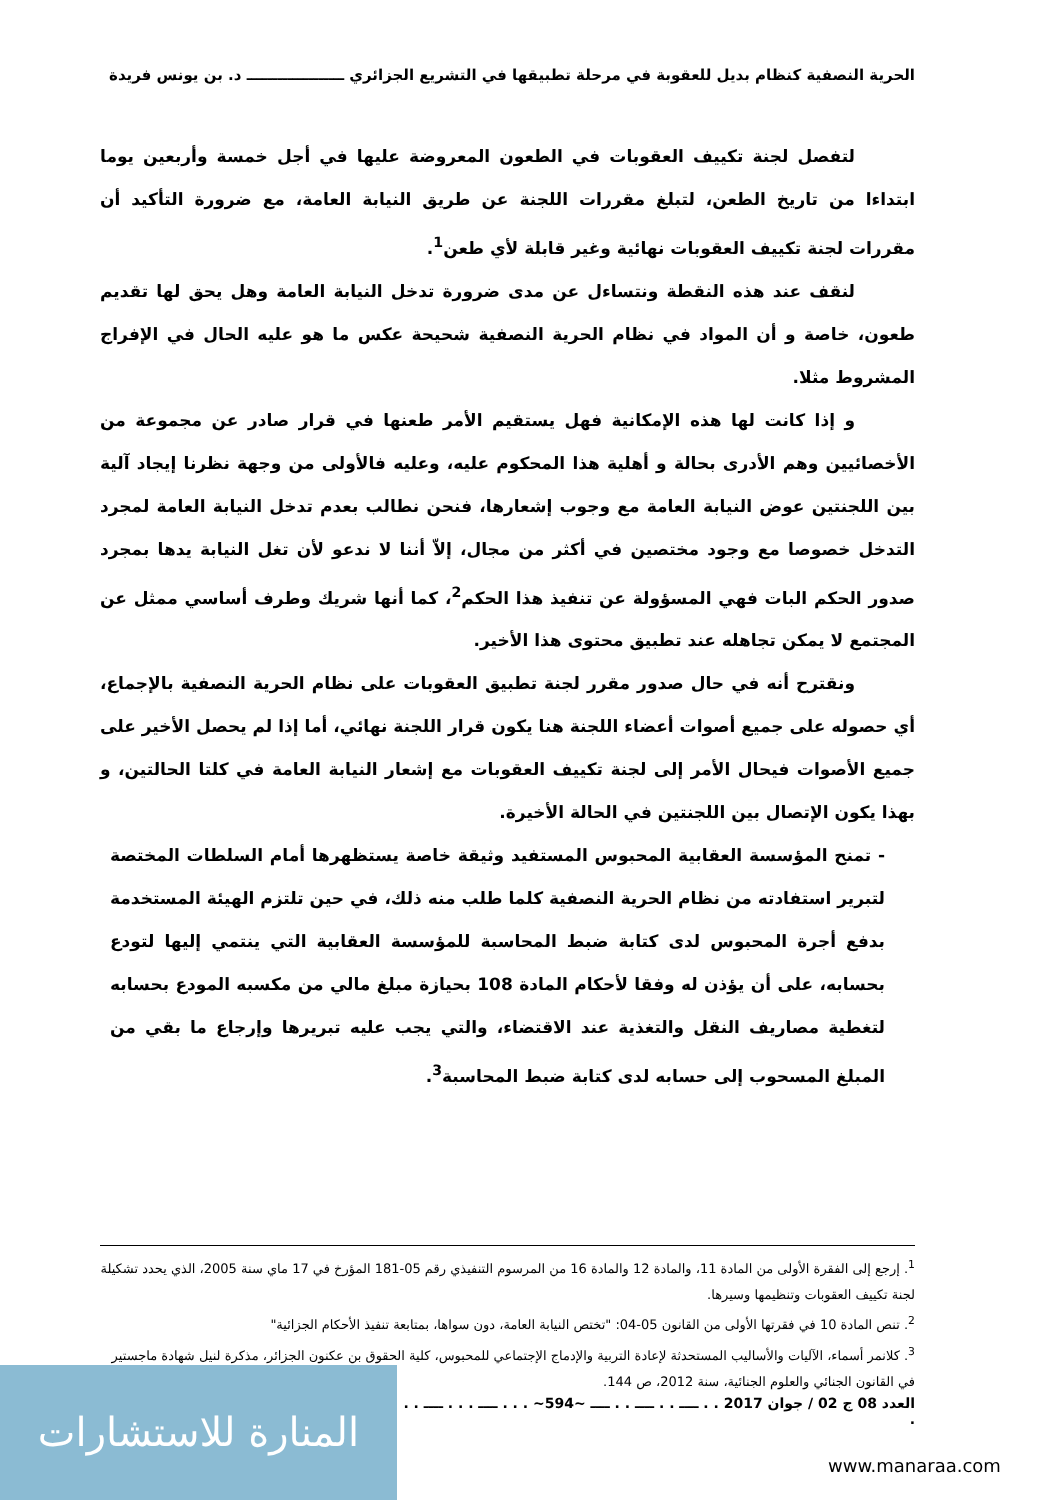الحرية النصفية كنظام بديل للعقوبة في مرحلة تطبيقها في التشريع الجزائري ـــــــــــــــــــ د. بن يونس فريدة
لتفصل لجنة تكييف العقوبات في الطعون المعروضة عليها في أجل خمسة وأربعين يوما ابتداءا من تاريخ الطعن، لتبلغ مقررات اللجنة عن طريق النيابة العامة، مع ضرورة التأكيد أن مقررات لجنة تكييف العقوبات نهائية وغير قابلة لأي طعن<sup>1</sup>.
لنقف عند هذه النقطة ونتساءل عن مدى ضرورة تدخل النيابة العامة وهل يحق لها تقديم طعون، خاصة و أن المواد في نظام الحرية النصفية شحيحة عكس ما هو عليه الحال في الإفراج المشروط مثلا.
و إذا كانت لها هذه الإمكانية فهل يستقيم الأمر طعنها في قرار صادر عن مجموعة من الأخصائيين وهم الأدرى بحالة و أهلية هذا المحكوم عليه، وعليه فالأولى من وجهة نظرنا إيجاد آلية بين اللجنتين عوض النيابة العامة مع وجوب إشعارها، فنحن نطالب بعدم تدخل النيابة العامة لمجرد التدخل خصوصا مع وجود مختصين في أكثر من مجال، إلاّ أننا لا ندعو لأن تغل النيابة يدها بمجرد صدور الحكم البات فهي المسؤولة عن تنفيذ هذا الحكم<sup>2</sup>، كما أنها شريك وطرف أساسي ممثل عن المجتمع لا يمكن تجاهله عند تطبيق محتوى هذا الأخير.
ونقترح أنه في حال صدور مقرر لجنة تطبيق العقوبات على نظام الحرية النصفية بالإجماع، أي حصوله على جميع أصوات أعضاء اللجنة هنا يكون قرار اللجنة نهائي، أما إذا لم يحصل الأخير على جميع الأصوات فيحال الأمر إلى لجنة تكييف العقوبات مع إشعار النيابة العامة في كلتا الحالتين، و بهذا يكون الإتصال بين اللجنتين في الحالة الأخيرة.
- تمنح المؤسسة العقابية المحبوس المستفيد وثيقة خاصة يستظهرها أمام السلطات المختصة لتبرير استفادته من نظام الحرية النصفية كلما طلب منه ذلك، في حين تلتزم الهيئة المستخدمة بدفع أجرة المحبوس لدى كتابة ضبط المحاسبة للمؤسسة العقابية التي ينتمي إليها لتودع بحسابه، على أن يؤذن له وفقا لأحكام المادة 108 بحيازة مبلغ مالي من مكسبه المودع بحسابه لتغطية مصاريف النقل والتغذية عند الاقتضاء، والتي يجب عليه تبريرها وإرجاع ما بقي من المبلغ المسحوب إلى حسابه لدى كتابة ضبط المحاسبة<sup>3</sup>.
<sup>1</sup>. إرجع إلى الفقرة الأولى من المادة 11، والمادة 12 والمادة 16 من المرسوم التنفيذي رقم 05-181 المؤرخ في 17 ماي سنة 2005، الذي يحدد تشكيلة لجنة تكييف العقوبات وتنظيمها وسيرها.
<sup>2</sup>. تنص المادة 10 في فقرتها الأولى من القانون 05-04: "تختص النيابة العامة، دون سواها، بمتابعة تنفيذ الأحكام الجزائية"
<sup>3</sup>. كلانمر أسماء، الآليات والأساليب المستحدثة لإعادة التربية والإدماج الإجتماعي للمحبوس، كلية الحقوق بن عكنون الجزائر، مذكرة لنيل شهادة ماجستير في القانون الجنائي والعلوم الجنائية، سنة 2012، ص 144.
العدد 08 ج 02 / جوان 2017 . . ــــ . . ــــ . . ــــ ~594~ . . . ــــ . . . ــــ . . .
المنارة للاستشارات
www.manaraa.com